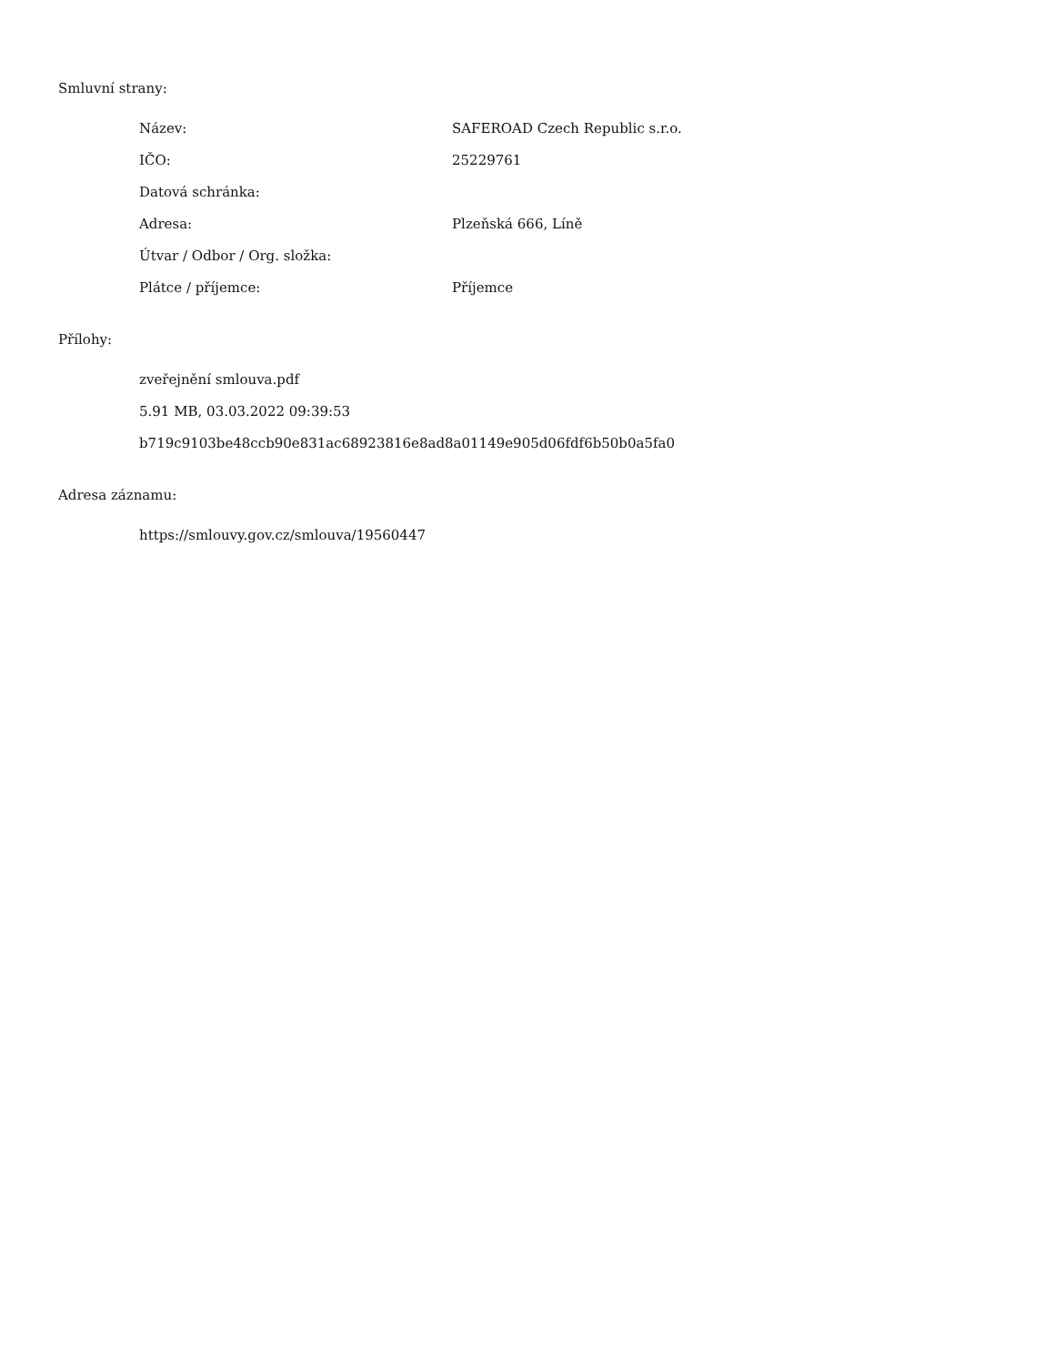Smluvní strany:
| Název: | SAFEROAD Czech Republic s.r.o. |
| IČO: | 25229761 |
| Datová schránka: | |
| Adresa: | Plzeňská 666, Líně |
| Útvar / Odbor / Org. složka: | |
| Plátce / příjemce: | Příjemce |
Přílohy:
zveřejnění smlouva.pdf
5.91 MB, 03.03.2022 09:39:53
b719c9103be48ccb90e831ac68923816e8ad8a01149e905d06fdf6b50b0a5fa0
Adresa záznamu:
https://smlouvy.gov.cz/smlouva/19560447